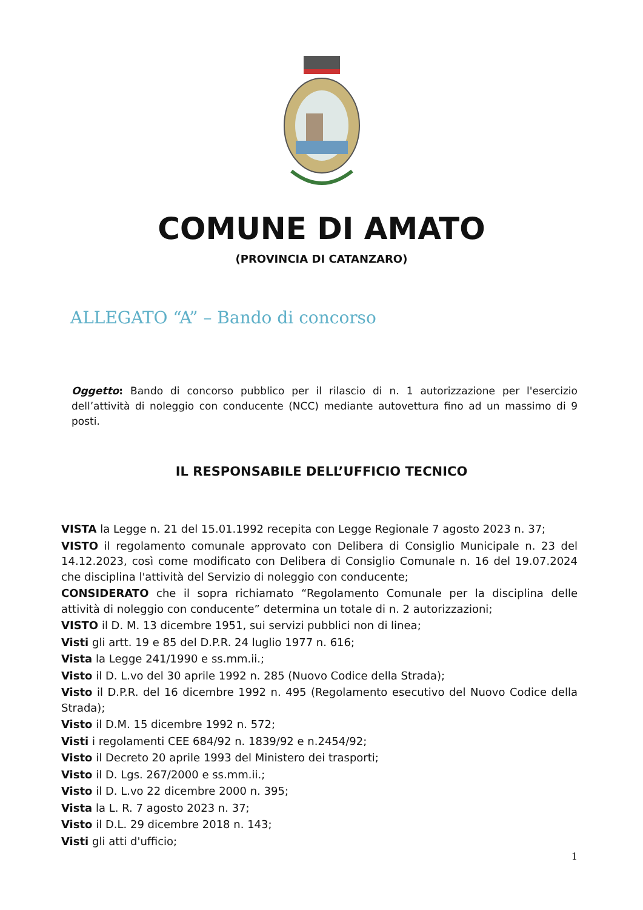COMUNE DI AMATO
(PROVINCIA DI CATANZARO)
ALLEGATO “A” – Bando di concorso
Oggetto: Bando di concorso pubblico per il rilascio di n. 1 autorizzazione per l'esercizio dell’attività di noleggio con conducente (NCC) mediante autovettura fino ad un massimo di 9 posti.
IL RESPONSABILE DELL’UFFICIO TECNICO
VISTA la Legge n. 21 del 15.01.1992 recepita con Legge Regionale 7 agosto 2023 n. 37;
VISTO il regolamento comunale approvato con Delibera di Consiglio Municipale n. 23 del 14.12.2023, così come modificato con Delibera di Consiglio Comunale n. 16 del 19.07.2024 che disciplina l'attività del Servizio di noleggio con conducente;
CONSIDERATO che il sopra richiamato “Regolamento Comunale per la disciplina delle attività di noleggio con conducente” determina un totale di n. 2 autorizzazioni;
VISTO il D. M. 13 dicembre 1951, sui servizi pubblici non di linea;
Visti gli artt. 19 e 85 del D.P.R. 24 luglio 1977 n. 616;
Vista la Legge 241/1990 e ss.mm.ii.;
Visto il D. L.vo del 30 aprile 1992 n. 285 (Nuovo Codice della Strada);
Visto il D.P.R. del 16 dicembre 1992 n. 495 (Regolamento esecutivo del Nuovo Codice della Strada);
Visto il D.M. 15 dicembre 1992 n. 572;
Visti i regolamenti CEE 684/92 n. 1839/92 e n.2454/92;
Visto il Decreto 20 aprile 1993 del Ministero dei trasporti;
Visto il D. Lgs. 267/2000 e ss.mm.ii.;
Visto il D. L.vo 22 dicembre 2000 n. 395;
Vista la L. R. 7 agosto 2023 n. 37;
Visto il D.L. 29 dicembre 2018 n. 143;
Visti gli atti d'ufficio;
1